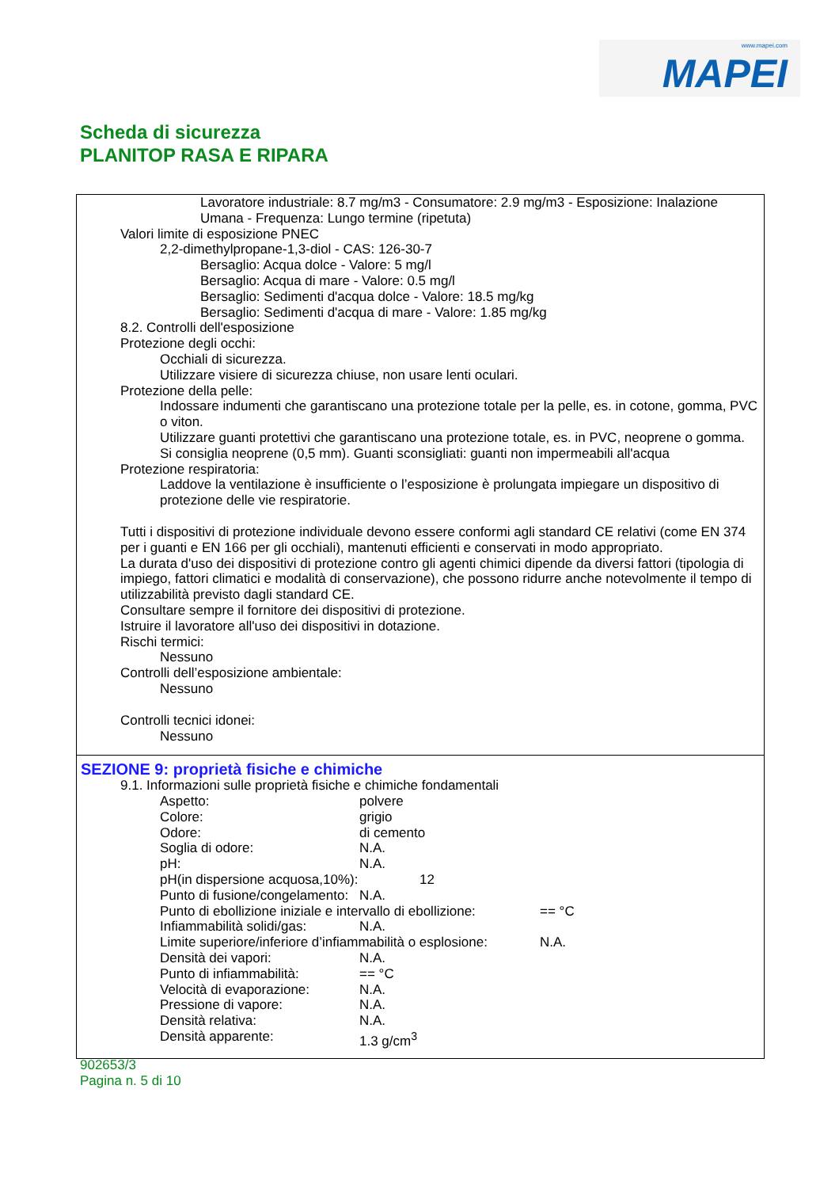www.mapei.com
MAPEI
Scheda di sicurezza
PLANITOP RASA E RIPARA
Lavoratore industriale: 8.7 mg/m3 - Consumatore: 2.9 mg/m3 - Esposizione: Inalazione
Umana - Frequenza: Lungo termine (ripetuta)
Valori limite di esposizione PNEC
2,2-dimethylpropane-1,3-diol - CAS: 126-30-7
Bersaglio: Acqua dolce - Valore: 5 mg/l
Bersaglio: Acqua di mare - Valore: 0.5 mg/l
Bersaglio: Sedimenti d'acqua dolce - Valore: 18.5 mg/kg
Bersaglio: Sedimenti d'acqua di mare - Valore: 1.85 mg/kg
8.2. Controlli dell'esposizione
Protezione degli occhi:
Occhiali di sicurezza.
Utilizzare visiere di sicurezza chiuse, non usare lenti oculari.
Protezione della pelle:
Indossare indumenti che garantiscano una protezione totale per la pelle, es. in cotone, gomma, PVC o viton.
Utilizzare guanti protettivi che garantiscano una protezione totale, es. in PVC, neoprene o gomma.
Si consiglia neoprene (0,5 mm). Guanti sconsigliati: guanti non impermeabili all'acqua
Protezione respiratoria:
Laddove la ventilazione è insufficiente o l’esposizione è prolungata impiegare un dispositivo di protezione delle vie respiratorie.
Tutti i dispositivi di protezione individuale devono essere conformi agli standard CE relativi (come EN 374 per i guanti e EN 166 per gli occhiali), mantenuti efficienti e conservati in modo appropriato.
La durata d'uso dei dispositivi di protezione contro gli agenti chimici dipende da diversi fattori (tipologia di impiego, fattori climatici e modalità di conservazione), che possono ridurre anche notevolmente il tempo di utilizzabilità previsto dagli standard CE.
Consultare sempre il fornitore dei dispositivi di protezione.
Istruire il lavoratore all'uso dei dispositivi in dotazione.
Rischi termici:
Nessuno
Controlli dell’esposizione ambientale:
Nessuno
Controlli tecnici idonei:
Nessuno
SEZIONE 9: proprietà fisiche e chimiche
9.1. Informazioni sulle proprietà fisiche e chimiche fondamentali
Aspetto: polvere
Colore: grigio
Odore: di cemento
Soglia di odore: N.A.
pH: N.A.
pH(in dispersione acquosa,10%): 12
Punto di fusione/congelamento: N.A.
Punto di ebollizione iniziale e intervallo di ebollizione: == °C
Infiammabilità solidi/gas: N.A.
Limite superiore/inferiore d’infiammabilità o esplosione: N.A.
Densità dei vapori: N.A.
Punto di infiammabilità: == °C
Velocità di evaporazione: N.A.
Pressione di vapore: N.A.
Densità relativa: N.A.
Densità apparente: 1.3 g/cm<sup>3</sup>
902653/3
Pagina n. 5 di 10